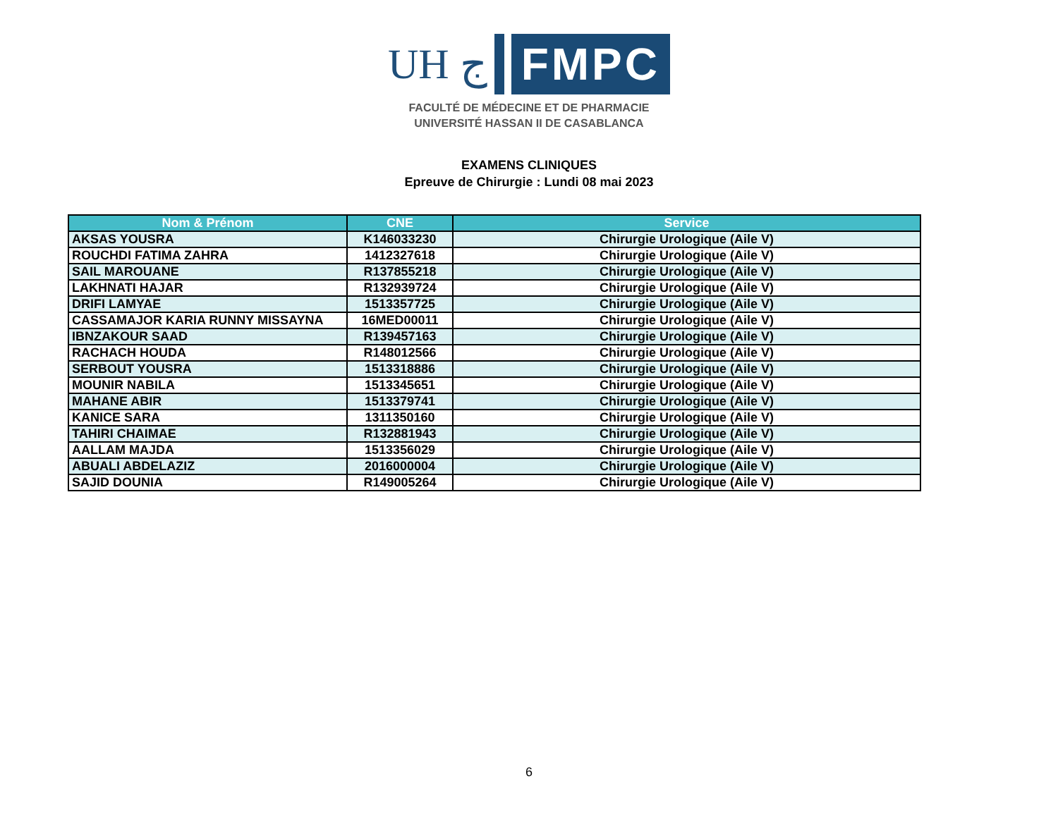UH ج
FMPC
FACULTÉ DE MÉDECINE ET DE PHARMACIE
UNIVERSITÉ HASSAN II DE CASABLANCA
EXAMENS CLINIQUES
Epreuve de Chirurgie : Lundi 08 mai 2023
| Nom & Prénom | CNE | Service |
| --- | --- | --- |
| AKSAS YOUSRA | K146033230 | Chirurgie Urologique (Aile V) |
| ROUCHDI FATIMA ZAHRA | 1412327618 | Chirurgie Urologique (Aile V) |
| SAIL MAROUANE | R137855218 | Chirurgie Urologique (Aile V) |
| LAKHNATI HAJAR | R132939724 | Chirurgie Urologique (Aile V) |
| DRIFI LAMYAE | 1513357725 | Chirurgie Urologique (Aile V) |
| CASSAMAJOR KARIA RUNNY MISSAYNA | 16MED00011 | Chirurgie Urologique (Aile V) |
| IBNZAKOUR SAAD | R139457163 | Chirurgie Urologique (Aile V) |
| RACHACH HOUDA | R148012566 | Chirurgie Urologique (Aile V) |
| SERBOUT YOUSRA | 1513318886 | Chirurgie Urologique (Aile V) |
| MOUNIR NABILA | 1513345651 | Chirurgie Urologique (Aile V) |
| MAHANE ABIR | 1513379741 | Chirurgie Urologique (Aile V) |
| KANICE SARA | 1311350160 | Chirurgie Urologique (Aile V) |
| TAHIRI CHAIMAE | R132881943 | Chirurgie Urologique (Aile V) |
| AALLAM MAJDA | 1513356029 | Chirurgie Urologique (Aile V) |
| ABUALI ABDELAZIZ | 2016000004 | Chirurgie Urologique (Aile V) |
| SAJID DOUNIA | R149005264 | Chirurgie Urologique (Aile V) |
6